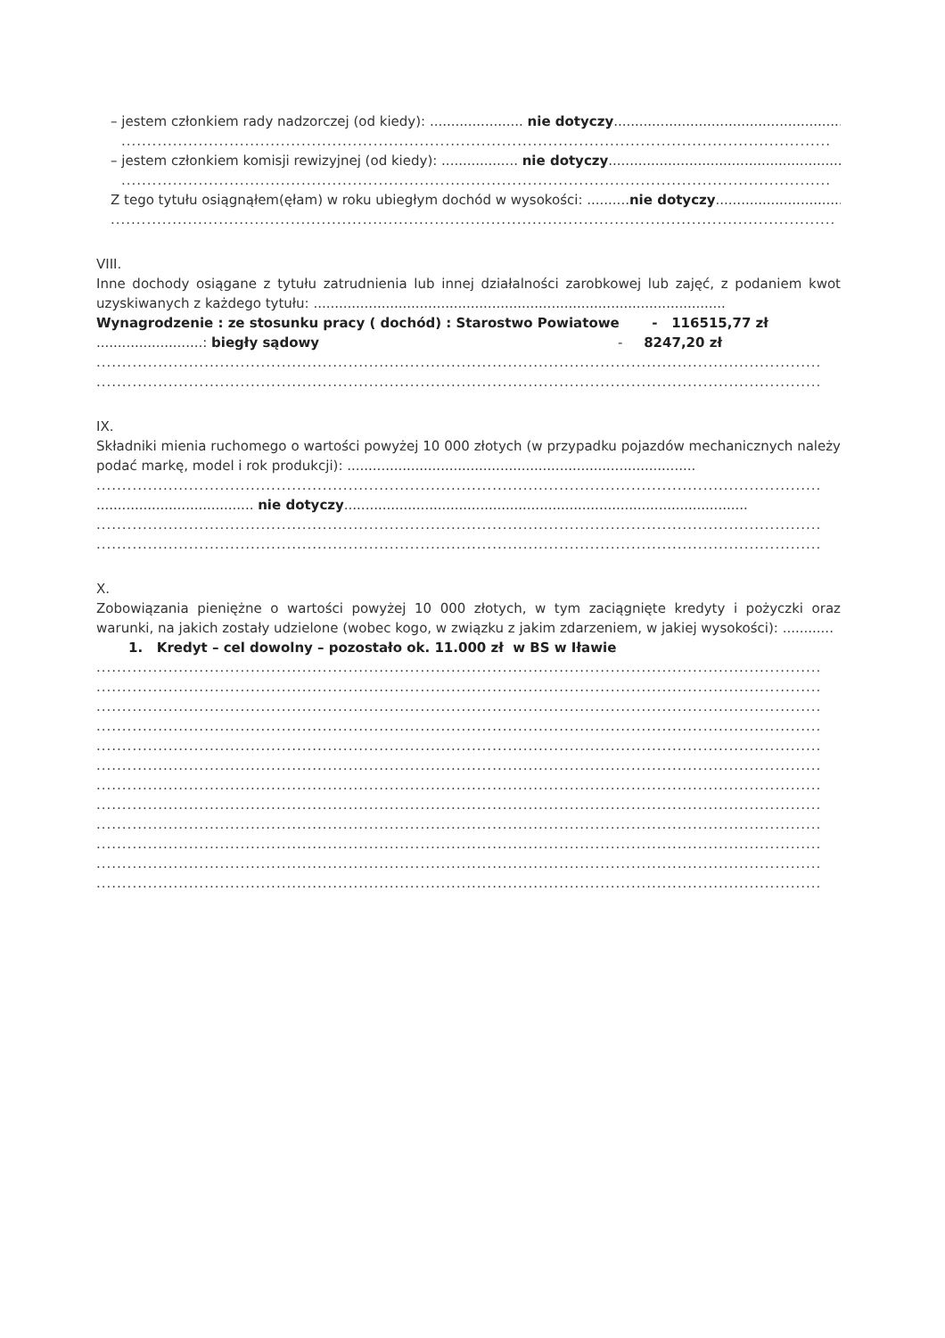– jestem członkiem rady nadzorczej (od kiedy): ...................... nie dotyczy.................................................................
..........................................................................................................................................
– jestem członkiem komisji rewizyjnej (od kiedy): .................. nie dotyczy...........................................................
..........................................................................................................................................
Z tego tytułu osiągnąłem(ęłam) w roku ubiegłym dochód w wysokości: ..........nie dotyczy...............................
.............................................................................................................................................
VIII.
Inne dochody osiągane z tytułu zatrudnienia lub innej działalności zarobkowej lub zajęć, z podaniem kwot uzyskiwanych z każdego tytułu: .................................................................................................
Wynagrodzenie : ze stosunku pracy ( dochód) : Starostwo Powiatowe - 116515,77 zł
.........................: biegły sądowy - 8247,20 zł
.............................................................................................................................................
.............................................................................................................................................
IX.
Składniki mienia ruchomego o wartości powyżej 10 000 złotych (w przypadku pojazdów mechanicznych należy podać markę, model i rok produkcji): ..................................................................................
.............................................................................................................................................
..................................... nie dotyczy...............................................................................................
.............................................................................................................................................
.............................................................................................................................................
X.
Zobowiązania pieniężne o wartości powyżej 10 000 złotych, w tym zaciągnięte kredyty i pożyczki oraz warunki, na jakich zostały udzielone (wobec kogo, w związku z jakim zdarzeniem, w jakiej wysokości): ............
1. Kredyt – cel dowolny – pozostało ok. 11.000 zł w BS w Iławie
.............................................................................................................................................
.............................................................................................................................................
.............................................................................................................................................
.............................................................................................................................................
.............................................................................................................................................
.............................................................................................................................................
.............................................................................................................................................
.............................................................................................................................................
.............................................................................................................................................
.............................................................................................................................................
.............................................................................................................................................
.............................................................................................................................................